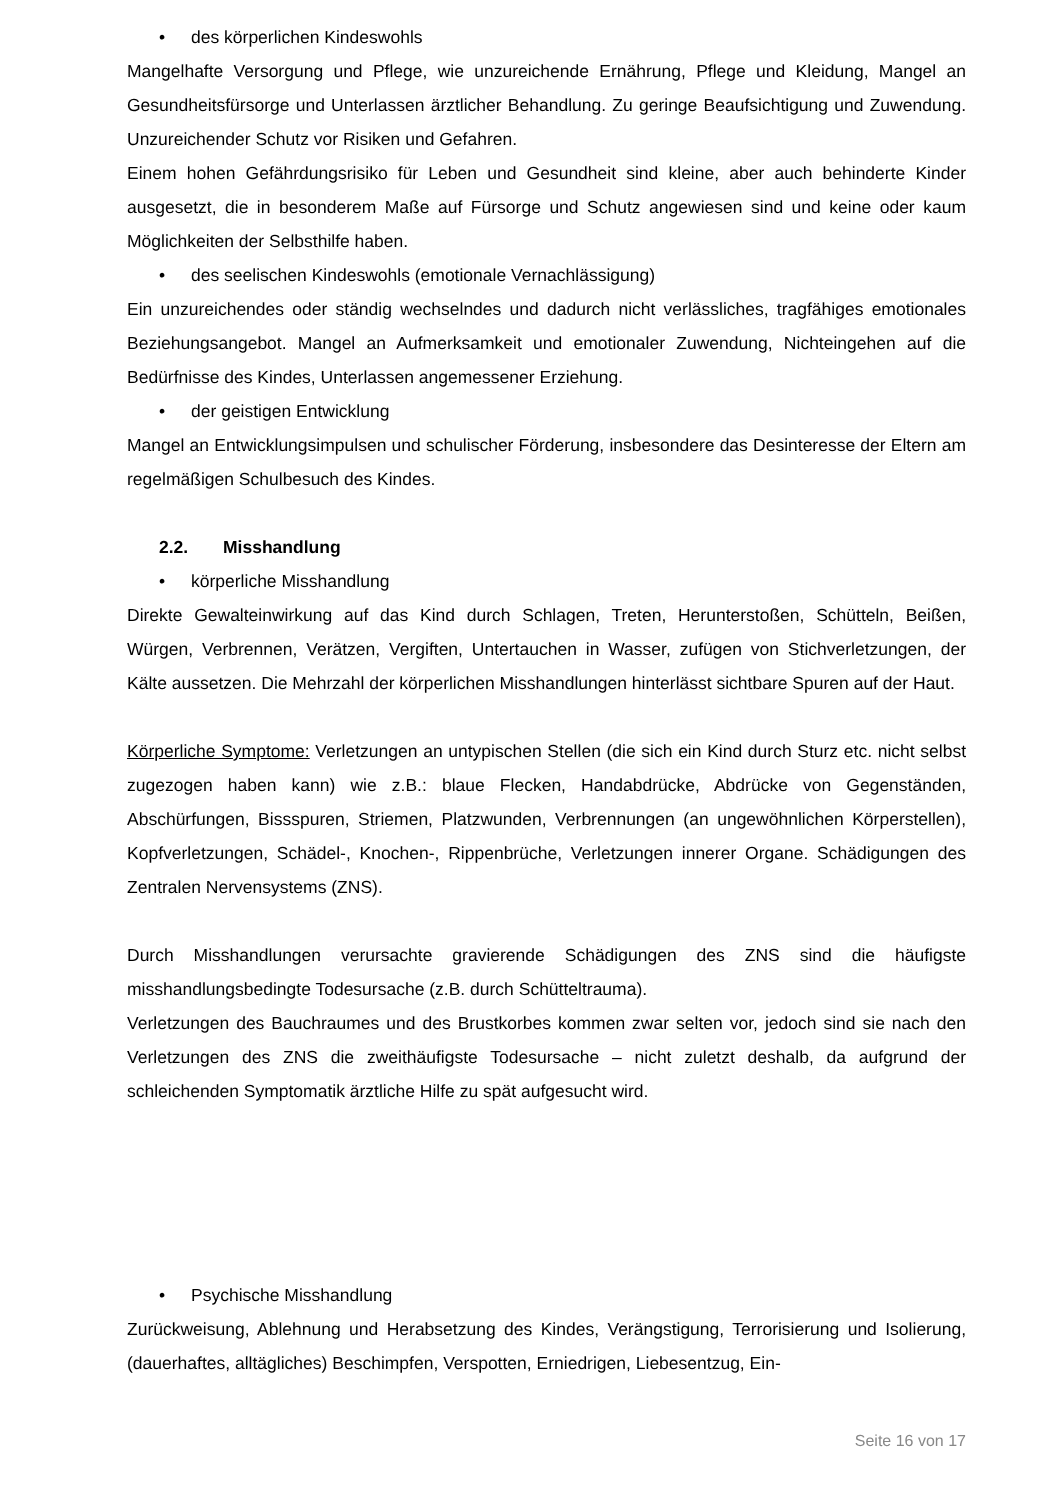• des körperlichen Kindeswohls
Mangelhafte Versorgung und Pflege, wie unzureichende Ernährung, Pflege und Kleidung, Mangel an Gesundheitsfürsorge und Unterlassen ärztlicher Behandlung. Zu geringe Beaufsichtigung und Zuwendung. Unzureichender Schutz vor Risiken und Gefahren.
Einem hohen Gefährdungsrisiko für Leben und Gesundheit sind kleine, aber auch behinderte Kinder ausgesetzt, die in besonderem Maße auf Fürsorge und Schutz angewiesen sind und keine oder kaum Möglichkeiten der Selbsthilfe haben.
• des seelischen Kindeswohls (emotionale Vernachlässigung)
Ein unzureichendes oder ständig wechselndes und dadurch nicht verlässliches, tragfähiges emotionales Beziehungsangebot. Mangel an Aufmerksamkeit und emotionaler Zuwendung, Nichteingehen auf die Bedürfnisse des Kindes, Unterlassen angemessener Erziehung.
• der geistigen Entwicklung
Mangel an Entwicklungsimpulsen und schulischer Förderung, insbesondere das Desinteresse der Eltern am regelmäßigen Schulbesuch des Kindes.
2.2. Misshandlung
• körperliche Misshandlung
Direkte Gewalteinwirkung auf das Kind durch Schlagen, Treten, Herunterstoßen, Schütteln, Beißen, Würgen, Verbrennen, Verätzen, Vergiften, Untertauchen in Wasser, zufügen von Stichverletzungen, der Kälte aussetzen. Die Mehrzahl der körperlichen Misshandlungen hinterlässt sichtbare Spuren auf der Haut.
Körperliche Symptome: Verletzungen an untypischen Stellen (die sich ein Kind durch Sturz etc. nicht selbst zugezogen haben kann) wie z.B.: blaue Flecken, Handabdrücke, Abdrücke von Gegenständen, Abschürfungen, Bissspuren, Striemen, Platzwunden, Verbrennungen (an ungewöhnlichen Körperstellen), Kopfverletzungen, Schädel-, Knochen-, Rippenbrüche, Verletzungen innerer Organe. Schädigungen des Zentralen Nervensystems (ZNS).
Durch Misshandlungen verursachte gravierende Schädigungen des ZNS sind die häufigste misshandlungsbedingte Todesursache (z.B. durch Schütteltrauma).
Verletzungen des Bauchraumes und des Brustkorbes kommen zwar selten vor, jedoch sind sie nach den Verletzungen des ZNS die zweithäufigste Todesursache – nicht zuletzt deshalb, da aufgrund der schleichenden Symptomatik ärztliche Hilfe zu spät aufgesucht wird.
• Psychische Misshandlung
Zurückweisung, Ablehnung und Herabsetzung des Kindes, Verängstigung, Terrorisierung und Isolierung, (dauerhaftes, alltägliches) Beschimpfen, Verspotten, Erniedrigen, Liebesentzug, Ein-
Seite 16 von 17